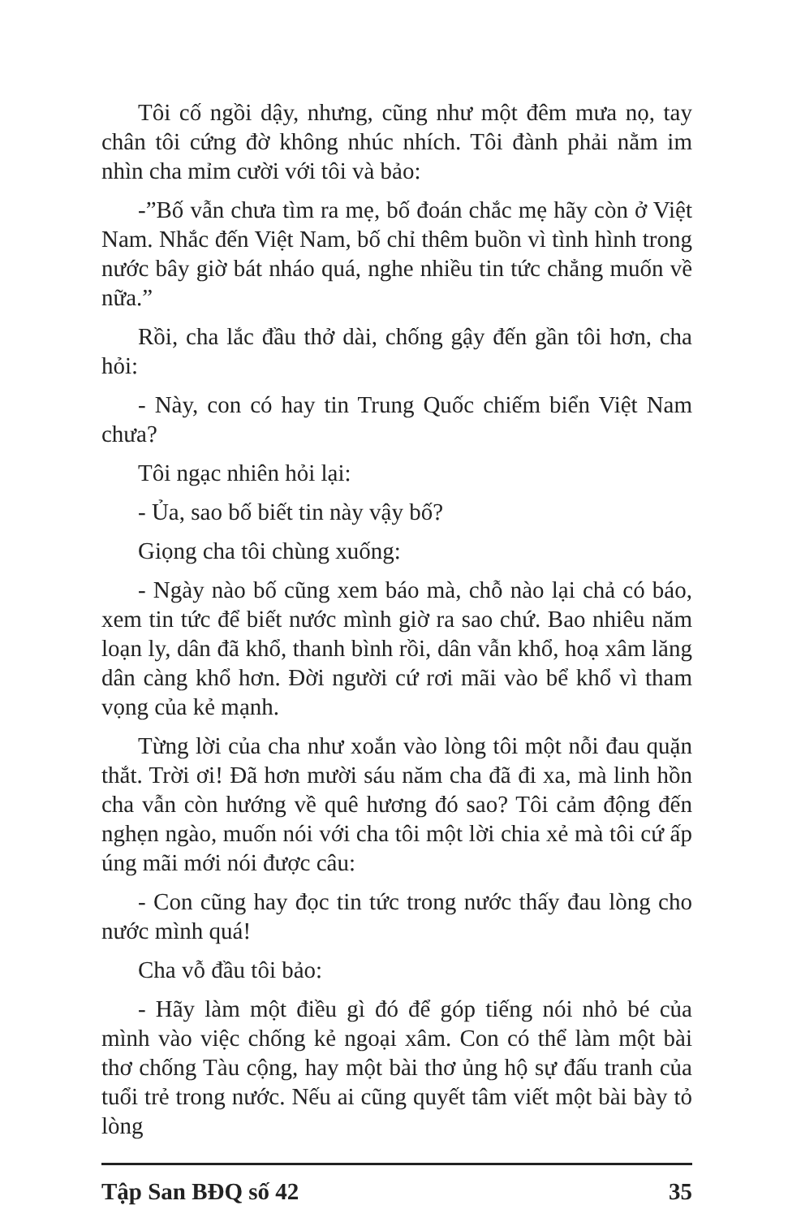Tôi cố ngồi dậy, nhưng, cũng như một đêm mưa nọ, tay chân tôi cứng đờ không nhúc nhích. Tôi đành phải nằm im nhìn cha mỉm cười với tôi và bảo:
-”Bố vẫn chưa tìm ra mẹ, bố đoán chắc mẹ hãy còn ở Việt Nam. Nhắc đến Việt Nam, bố chỉ thêm buồn vì tình hình trong nước bây giờ bát nháo quá, nghe nhiều tin tức chẳng muốn về nữa.”
Rồi, cha lắc đầu thở dài, chống gậy đến gần tôi hơn, cha hỏi:
- Này, con có hay tin Trung Quốc chiếm biển Việt Nam chưa?
Tôi ngạc nhiên hỏi lại:
- Ủa, sao bố biết tin này vậy bố?
Giọng cha tôi chùng xuống:
- Ngày nào bố cũng xem báo mà, chỗ nào lại chả có báo, xem tin tức để biết nước mình giờ ra sao chứ. Bao nhiêu năm loạn ly, dân đã khổ, thanh bình rồi, dân vẫn khổ, hoạ xâm lăng dân càng khổ hơn. Đời người cứ rơi mãi vào bể khổ vì tham vọng của kẻ mạnh.
Từng lời của cha như xoắn vào lòng tôi một nỗi đau quặn thắt. Trời ơi! Đã hơn mười sáu năm cha đã đi xa, mà linh hồn cha vẫn còn hướng về quê hương đó sao? Tôi cảm động đến nghẹn ngào, muốn nói với cha tôi một lời chia xẻ mà tôi cứ ấp úng mãi mới nói được câu:
- Con cũng hay đọc tin tức trong nước thấy đau lòng cho nước mình quá!
Cha vỗ đầu tôi bảo:
- Hãy làm một điều gì đó để góp tiếng nói nhỏ bé của mình vào việc chống kẻ ngoại xâm. Con có thể làm một bài thơ chống Tàu cộng, hay một bài thơ ủng hộ sự đấu tranh của tuổi trẻ trong nước. Nếu ai cũng quyết tâm viết một bài bày tỏ lòng
Tập San BĐQ số 42 35